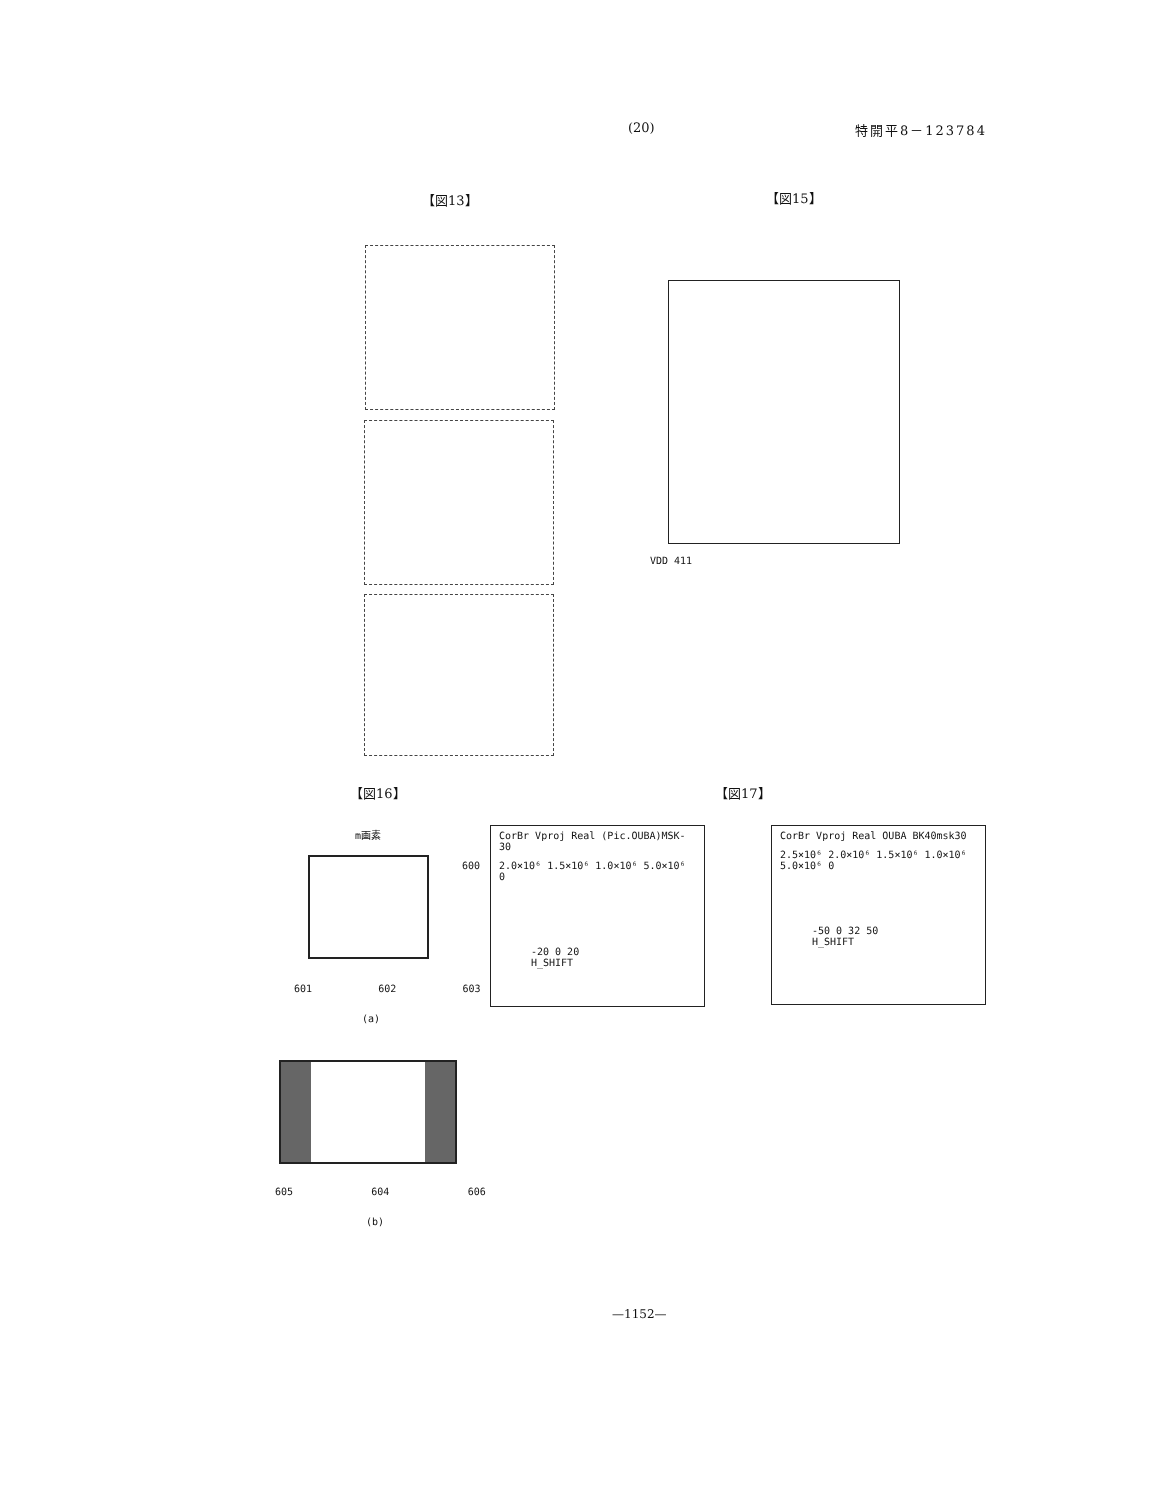(20) 特開平8－123784
【図13】 【図15】
VDD 411
【図16】 【図17】
CorBr Vproj Real (Pic.OUBA)MSK-30
2.0×10⁶ 1.5×10⁶ 1.0×10⁶ 5.0×10⁶ 0
-20 0 20
H_SHIFT
CorBr Vproj Real OUBA BK40msk30
2.5×10⁶ 2.0×10⁶ 1.5×10⁶ 1.0×10⁶ 5.0×10⁶ 0
-50 0 32 50
H_SHIFT
m画素 600
601 602 603
(a)
605 604 606
(b)
—1152—